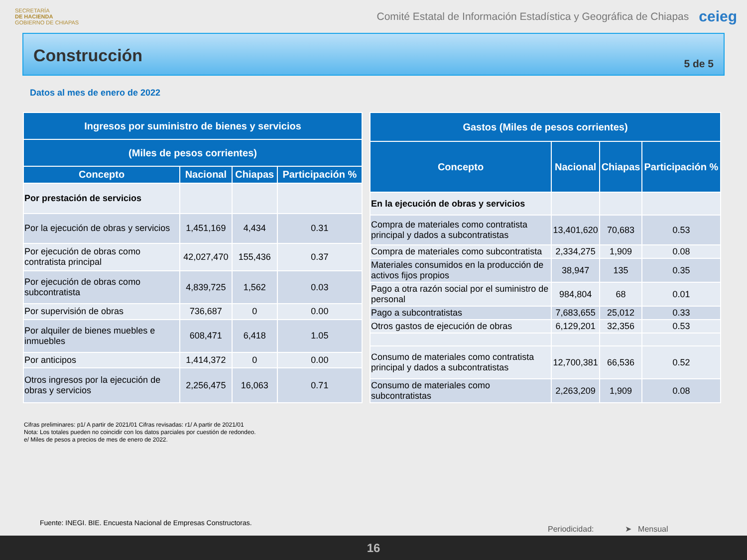SECRETARÍA
DE HACIENDA
GOBIERNO DE CHIAPAS
Comité Estatal de Información Estadística y Geográfica de Chiapas
ceieg
Construcción
5 de 5
Datos al mes de enero de 2022
| Ingresos por suministro de bienes y servicios | | | |
| --- | --- | --- | --- |
| (Miles de pesos corrientes) | | | |
| Concepto | Nacional | Chiapas | Participación % |
| Por prestación de servicios | | | |
| Por la ejecución de obras y servicios | 1,451,169 | 4,434 | 0.31 |
| Por ejecución de obras como contratista principal | 42,027,470 | 155,436 | 0.37 |
| Por ejecución de obras como subcontratista | 4,839,725 | 1,562 | 0.03 |
| Por supervisión de obras | 736,687 | 0 | 0.00 |
| Por alquiler de bienes muebles e inmuebles | 608,471 | 6,418 | 1.05 |
| Por anticipos | 1,414,372 | 0 | 0.00 |
| Otros ingresos por la ejecución de obras y servicios | 2,256,475 | 16,063 | 0.71 |
| Gastos (Miles de pesos corrientes) | | | |
| --- | --- | --- | --- |
| Concepto | Nacional | Chiapas | Participación % |
| En la ejecución de obras y servicios | | | |
| Compra de materiales como contratista principal y dados a subcontratistas | 13,401,620 | 70,683 | 0.53 |
| Compra de materiales como subcontratista | 2,334,275 | 1,909 | 0.08 |
| Materiales consumidos en la producción de activos fijos propios | 38,947 | 135 | 0.35 |
| Pago a otra razón social por el suministro de personal | 984,804 | 68 | 0.01 |
| Pago a subcontratistas | 7,683,655 | 25,012 | 0.33 |
| Otros gastos de ejecución de obras | 6,129,201 | 32,356 | 0.53 |
| Consumo de materiales como contratista principal y dados a subcontratistas | 12,700,381 | 66,536 | 0.52 |
| Consumo de materiales como subcontratistas | 2,263,209 | 1,909 | 0.08 |
Cifras preliminares: p1/ A partir de 2021/01 Cifras revisadas: r1/ A partir de 2021/01
Nota: Los totales pueden no coincidir con los datos parciales por cuestión de redondeo.
e/ Miles de pesos a precios de mes de enero de 2022.
Fuente: INEGI. BIE. Encuesta Nacional de Empresas Constructoras.
Periodicidad: ➤ Mensual
16